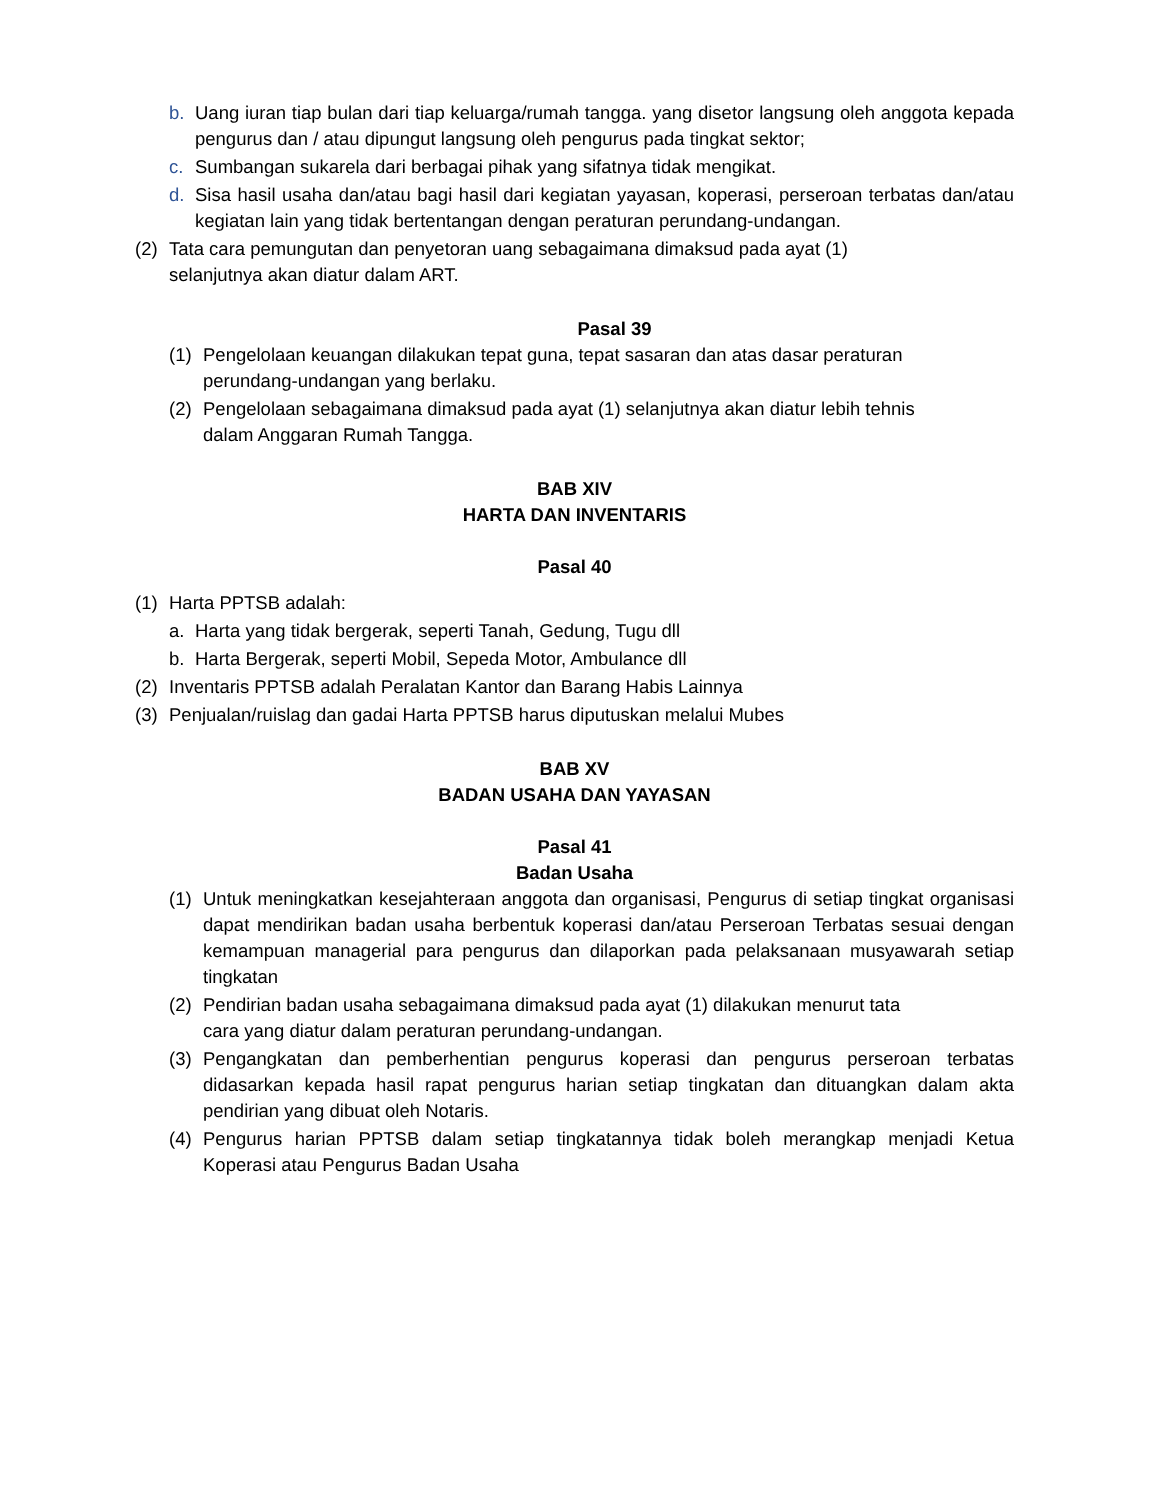b. Uang iuran tiap bulan dari tiap keluarga/rumah tangga. yang disetor langsung oleh anggota kepada pengurus dan / atau dipungut langsung oleh pengurus pada tingkat sektor;
c. Sumbangan sukarela dari berbagai pihak yang sifatnya tidak mengikat.
d. Sisa hasil usaha dan/atau bagi hasil dari kegiatan yayasan, koperasi, perseroan terbatas dan/atau kegiatan lain yang tidak bertentangan dengan peraturan perundang-undangan.
(2) Tata cara pemungutan dan penyetoran uang sebagaimana dimaksud pada ayat (1)
selanjutnya akan diatur dalam ART.
Pasal 39
(1) Pengelolaan keuangan dilakukan tepat guna, tepat sasaran dan atas dasar peraturan
perundang-undangan yang berlaku.
(2) Pengelolaan sebagaimana dimaksud pada ayat (1) selanjutnya akan diatur lebih tehnis
dalam Anggaran Rumah Tangga.
BAB XIV
HARTA DAN INVENTARIS
Pasal 40
(1) Harta PPTSB adalah:
a. Harta yang tidak bergerak, seperti Tanah, Gedung, Tugu dll
b. Harta Bergerak, seperti Mobil, Sepeda Motor, Ambulance dll
(2) Inventaris PPTSB adalah Peralatan Kantor dan Barang Habis Lainnya
(3) Penjualan/ruislag dan gadai Harta PPTSB harus diputuskan melalui Mubes
BAB XV
BADAN USAHA DAN YAYASAN
Pasal 41
Badan Usaha
(1) Untuk meningkatkan kesejahteraan anggota dan organisasi, Pengurus di setiap tingkat organisasi dapat mendirikan badan usaha berbentuk koperasi dan/atau Perseroan Terbatas sesuai dengan kemampuan managerial para pengurus dan dilaporkan pada pelaksanaan musyawarah setiap tingkatan
(2) Pendirian badan usaha sebagaimana dimaksud pada ayat (1) dilakukan menurut tata
cara yang diatur dalam peraturan perundang-undangan.
(3) Pengangkatan dan pemberhentian pengurus koperasi dan pengurus perseroan terbatas didasarkan kepada hasil rapat pengurus harian setiap tingkatan dan dituangkan dalam akta pendirian yang dibuat oleh Notaris.
(4) Pengurus harian PPTSB dalam setiap tingkatannya tidak boleh merangkap menjadi Ketua Koperasi atau Pengurus Badan Usaha